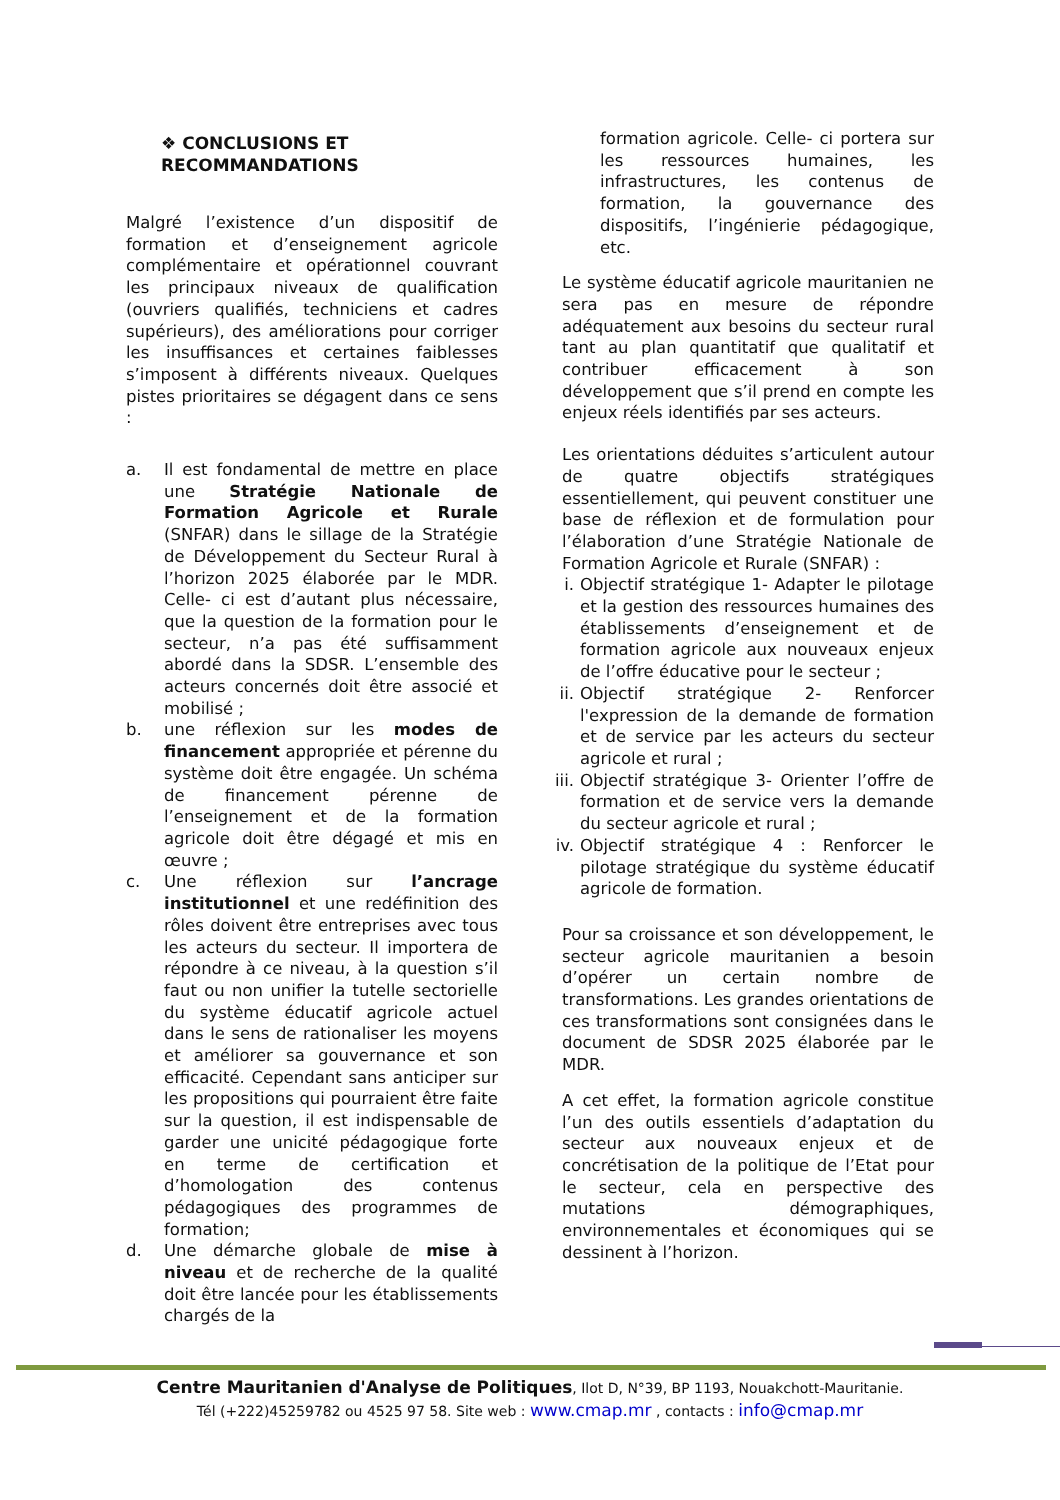❖ CONCLUSIONS ET
RECOMMANDATIONS
Malgré l’existence d’un dispositif de formation et d’enseignement agricole complémentaire et opérationnel couvrant les principaux niveaux de qualification (ouvriers qualifiés, techniciens et cadres supérieurs), des améliorations pour corriger les insuffisances et certaines faiblesses s’imposent à différents niveaux. Quelques pistes prioritaires se dégagent dans ce sens :
a. Il est fondamental de mettre en place une Stratégie Nationale de Formation Agricole et Rurale (SNFAR) dans le sillage de la Stratégie de Développement du Secteur Rural à l’horizon 2025 élaborée par le MDR. Celle- ci est d’autant plus nécessaire, que la question de la formation pour le secteur, n’a pas été suffisamment abordé dans la SDSR. L’ensemble des acteurs concernés doit être associé et mobilisé ;
b. une réflexion sur les modes de financement appropriée et pérenne du système doit être engagée. Un schéma de financement pérenne de l’enseignement et de la formation agricole doit être dégagé et mis en œuvre ;
c. Une réflexion sur l’ancrage institutionnel et une redéfinition des rôles doivent être entreprises avec tous les acteurs du secteur. Il importera de répondre à ce niveau, à la question s’il faut ou non unifier la tutelle sectorielle du système éducatif agricole actuel dans le sens de rationaliser les moyens et améliorer sa gouvernance et son efficacité. Cependant sans anticiper sur les propositions qui pourraient être faite sur la question, il est indispensable de garder une unicité pédagogique forte en terme de certification et d’homologation des contenus pédagogiques des programmes de formation;
d. Une démarche globale de mise à niveau et de recherche de la qualité doit être lancée pour les établissements chargés de la
formation agricole. Celle- ci portera sur les ressources humaines, les infrastructures, les contenus de formation, la gouvernance des dispositifs, l’ingénierie pédagogique, etc.
Le système éducatif agricole mauritanien ne sera pas en mesure de répondre adéquatement aux besoins du secteur rural tant au plan quantitatif que qualitatif et contribuer efficacement à son développement que s’il prend en compte les enjeux réels identifiés par ses acteurs.
Les orientations déduites s’articulent autour de quatre objectifs stratégiques essentiellement, qui peuvent constituer une base de réflexion et de formulation pour l’élaboration d’une Stratégie Nationale de Formation Agricole et Rurale (SNFAR) :
i. Objectif stratégique 1- Adapter le pilotage et la gestion des ressources humaines des établissements d’enseignement et de formation agricole aux nouveaux enjeux de l’offre éducative pour le secteur ;
ii. Objectif stratégique 2- Renforcer l'expression de la demande de formation et de service par les acteurs du secteur agricole et rural ;
iii. Objectif stratégique 3- Orienter l’offre de formation et de service vers la demande du secteur agricole et rural ;
iv. Objectif stratégique 4 : Renforcer le pilotage stratégique du système éducatif agricole de formation.
Pour sa croissance et son développement, le secteur agricole mauritanien a besoin d’opérer un certain nombre de transformations. Les grandes orientations de ces transformations sont consignées dans le document de SDSR 2025 élaborée par le MDR.
A cet effet, la formation agricole constitue l’un des outils essentiels d’adaptation du secteur aux nouveaux enjeux et de concrétisation de la politique de l’Etat pour le secteur, cela en perspective des mutations démographiques, environnementales et économiques qui se dessinent à l’horizon.
Centre Mauritanien d'Analyse de Politiques, Ilot D, N°39, BP 1193, Nouakchott-Mauritanie.
Tél (+222)45259782 ou 4525 97 58. Site web : www.cmap.mr , contacts : info@cmap.mr